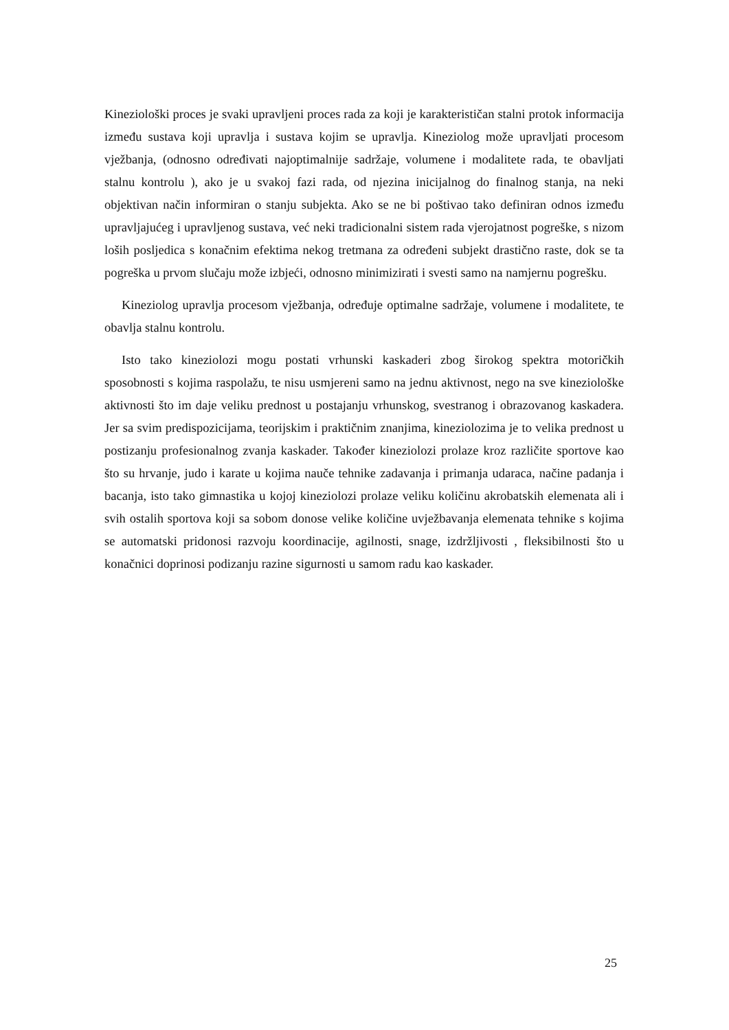Kineziološki proces je svaki upravljeni proces rada za koji je karakterističan stalni protok informacija između sustava koji upravlja i sustava kojim se upravlja. Kineziolog može upravljati procesom vježbanja, (odnosno određivati najoptimalnije sadržaje, volumene i modalitete rada, te obavljati stalnu kontrolu ), ako je u svakoj fazi rada, od njezina inicijalnog do finalnog stanja, na neki objektivan način informiran o stanju subjekta. Ako se ne bi poštivao tako definiran odnos između upravljajućeg i upravljenog sustava, već neki tradicionalni sistem rada vjerojatnost pogreške, s nizom loših posljedica s konačnim efektima nekog tretmana za određeni subjekt drastično raste, dok se ta pogreška u prvom slučaju može izbjeći, odnosno minimizirati i svesti samo na namjernu pogrešku.
Kineziolog upravlja procesom vježbanja, određuje optimalne sadržaje, volumene i modalitete, te obavlja stalnu kontrolu.
Isto tako kineziolozi mogu postati vrhunski kaskaderi zbog širokog spektra motoričkih sposobnosti s kojima raspolažu, te nisu usmjereni samo na jednu aktivnost, nego na sve kineziološke aktivnosti što im daje veliku prednost u postajanju vrhunskog, svestranog i obrazovanog kaskadera. Jer sa svim predispozicijama, teorijskim i praktičnim znanjima, kineziolozima je to velika prednost u postizanju profesionalnog zvanja kaskader. Također kineziolozi prolaze kroz različite sportove kao što su hrvanje, judo i karate u kojima nauče tehnike zadavanja i primanja udaraca, načine padanja i bacanja, isto tako gimnastika u kojoj kineziolozi prolaze veliku količinu akrobatskih elemenata ali i svih ostalih sportova koji sa sobom donose velike količine uvježbavanja elemenata tehnike s kojima se automatski pridonosi razvoju koordinacije, agilnosti, snage, izdržljivosti , fleksibilnosti što u konačnici doprinosi podizanju razine sigurnosti u samom radu kao kaskader.
25